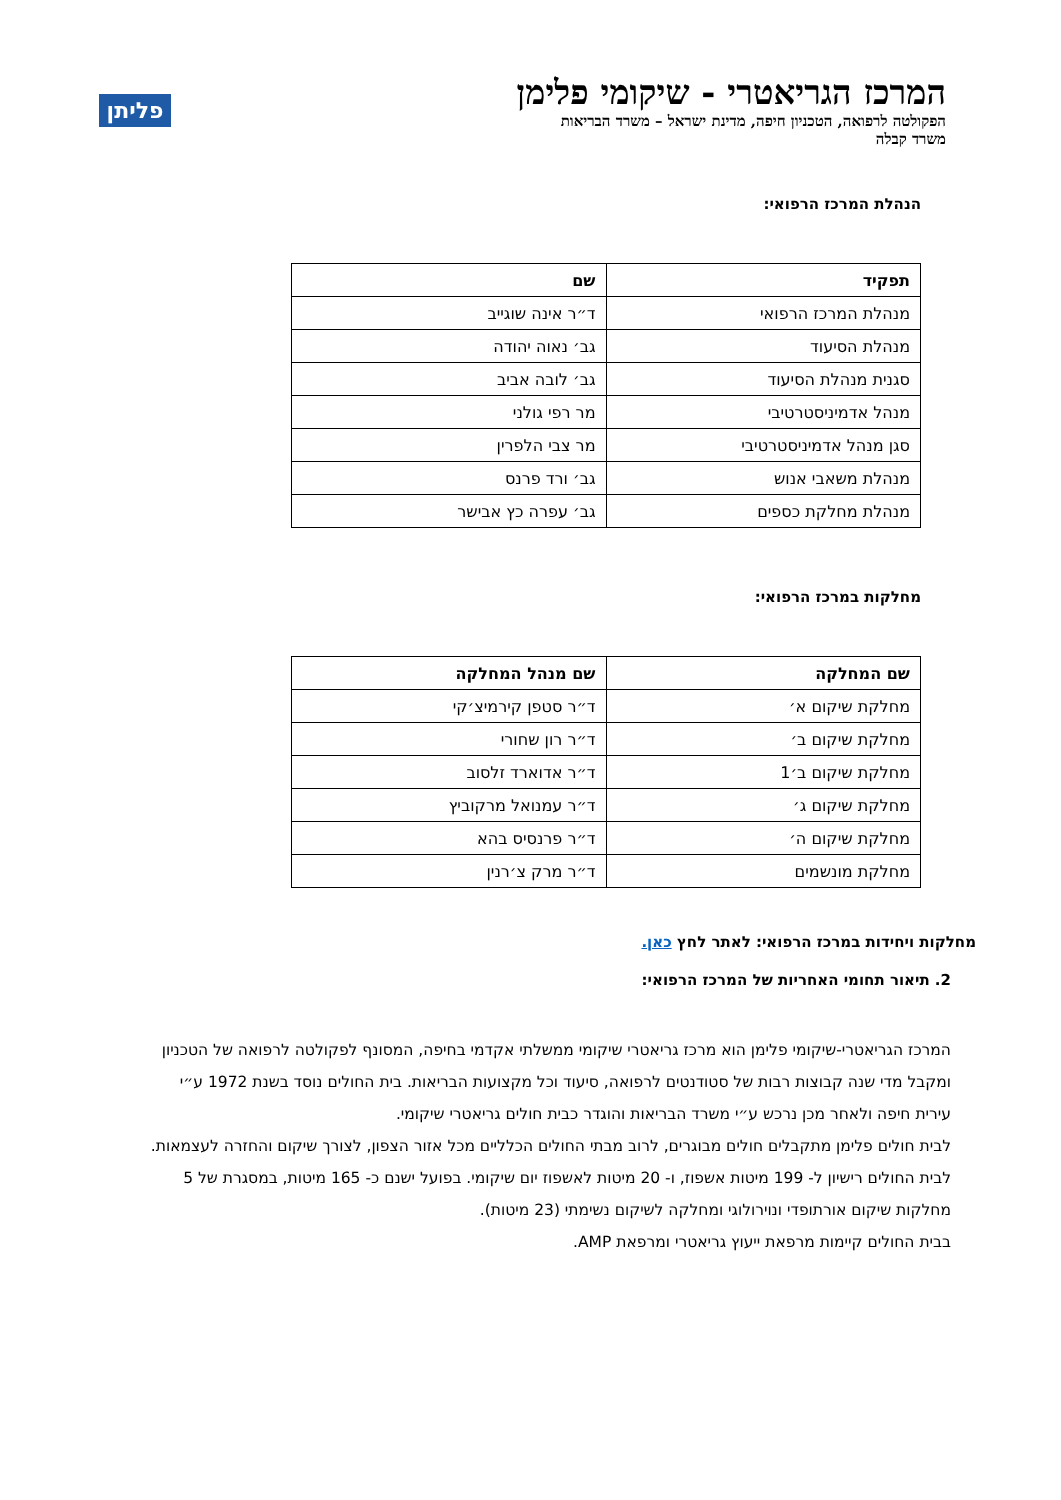המרכז הגריאטרי - שיקומי פלימן
הפקולטה לרפואה, הטכניון חיפה, מדינת ישראל – משרד הבריאות
משרד קבלה
פליתן
הנהלת המרכז הרפואי:
| תפקיד | שם |
| --- | --- |
| מנהלת המרכז הרפואי | ד״ר אינה שוגייב |
| מנהלת הסיעוד | גב׳ נאוה יהודה |
| סגנית מנהלת הסיעוד | גב׳ לובה אביב |
| מנהל אדמיניסטרטיבי | מר רפי גולני |
| סגן מנהל אדמיניסטרטיבי | מר צבי הלפרין |
| מנהלת משאבי אנוש | גב׳ ורד פרנס |
| מנהלת מחלקת כספים | גב׳ עפרה כץ אבישר |
מחלקות במרכז הרפואי:
| שם המחלקה | שם מנהל המחלקה |
| --- | --- |
| מחלקת שיקום א׳ | ד״ר סטפן קירמיצ׳קי |
| מחלקת שיקום ב׳ | ד״ר רון שחורי |
| מחלקת שיקום ב׳1 | ד״ר אדוארד זלסוב |
| מחלקת שיקום ג׳ | ד״ר עמנואל מרקוביץ |
| מחלקת שיקום ה׳ | ד״ר פרנסיס בהא |
| מחלקת מונשמים | ד״ר מרק צ׳רנין |
מחלקות ויחידות במרכז הרפואי: לאתר לחץ כאן.
2. תיאור תחומי האחריות של המרכז הרפואי:
המרכז הגריאטרי-שיקומי פלימן הוא מרכז גריאטרי שיקומי ממשלתי אקדמי בחיפה, המסונף לפקולטה לרפואה של הטכניון ומקבל מדי שנה קבוצות רבות של סטודנטים לרפואה, סיעוד וכל מקצועות הבריאות. בית החולים נוסד בשנת 1972 ע״י עירית חיפה ולאחר מכן נרכש ע״י משרד הבריאות והוגדר כבית חולים גריאטרי שיקומי.
לבית חולים פלימן מתקבלים חולים מבוגרים, לרוב מבתי החולים הכלליים מכל אזור הצפון, לצורך שיקום והחזרה לעצמאות. לבית החולים רישיון ל- 199 מיטות אשפוז, ו- 20 מיטות לאשפוז יום שיקומי. בפועל ישנם כ- 165 מיטות, במסגרת של 5 מחלקות שיקום אורתופדי ונוירולוגי ומחלקה לשיקום נשימתי (23 מיטות).
בבית החולים קיימות מרפאת ייעוץ גריאטרי ומרפאת AMP.